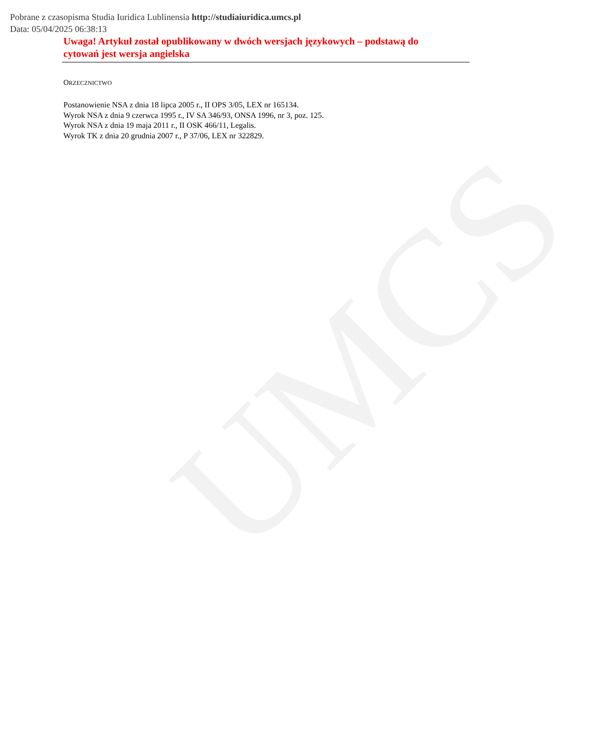UMCS
Pobrane z czasopisma Studia Iuridica Lublinensia http://studiaiuridica.umcs.pl
Data: 05/04/2025 06:38:13
Uwaga! Artykuł został opublikowany w dwóch wersjach językowych – podstawą do cytowań jest wersja angielska
ORZECZNICTWO
Postanowienie NSA z dnia 18 lipca 2005 r., II OPS 3/05, LEX nr 165134.
Wyrok NSA z dnia 9 czerwca 1995 r., IV SA 346/93, ONSA 1996, nr 3, poz. 125.
Wyrok NSA z dnia 19 maja 2011 r., II OSK 466/11, Legalis.
Wyrok TK z dnia 20 grudnia 2007 r., P 37/06, LEX nr 322829.